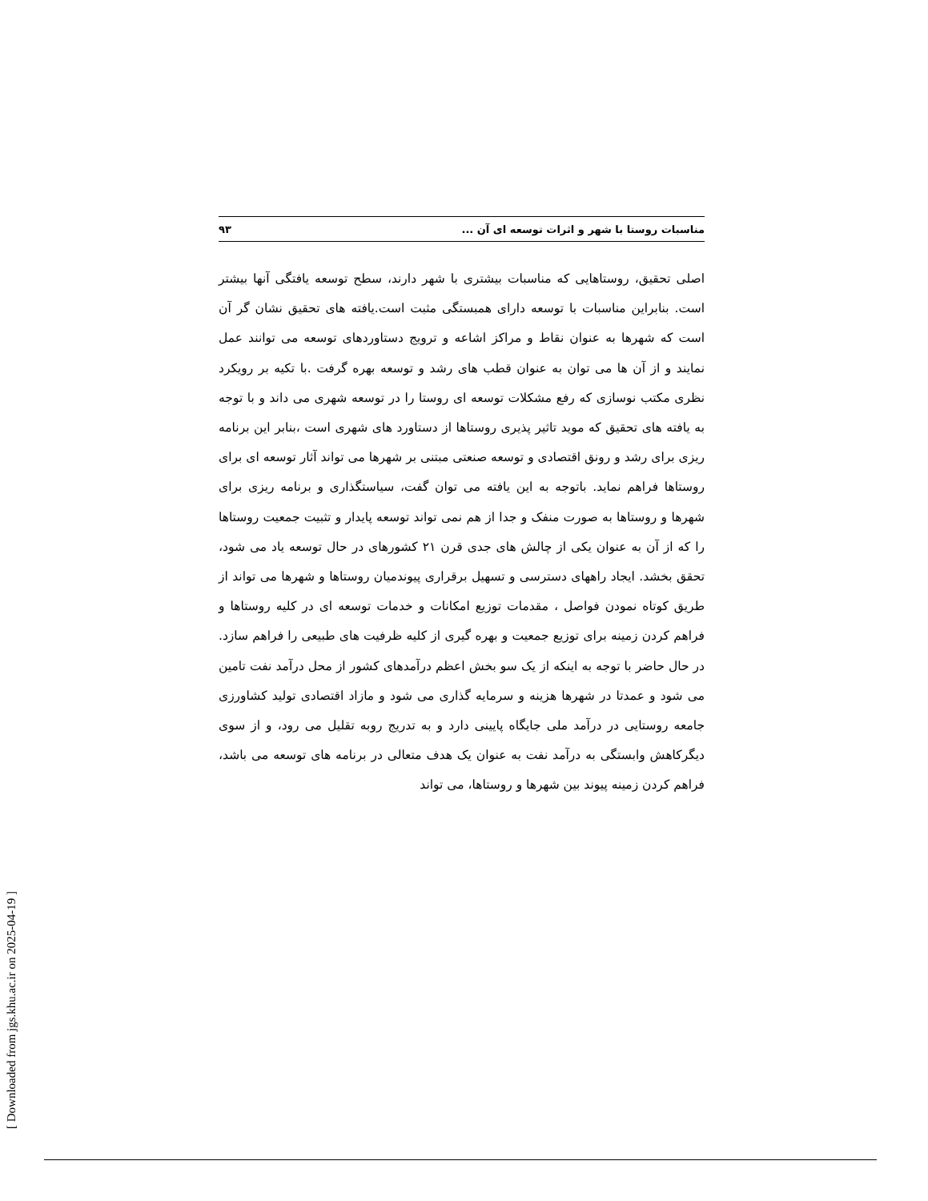مناسبات روستا با شهر و اثرات توسعه ای آن ... ۹۳
اصلی تحقیق، روستاهایی که مناسبات بیشتری با شهر دارند، سطح توسعه یافتگی آنها بیشتر است. بنابراین مناسبات با توسعه دارای همبستگی مثبت است.یافته های تحقیق نشان گر آن است که شهرها به عنوان نقاط و مراکز اشاعه و ترویج دستاوردهای توسعه می توانند عمل نمایند و از آن ها می توان به عنوان قطب های رشد و توسعه بهره گرفت .با تکیه بر رویکرد نظری مکتب نوسازی که رفع مشکلات توسعه ای روستا را در توسعه شهری می داند و با توجه به یافته های تحقیق که موید تاثیر پذیری روستاها از دستاورد های شهری است ،بنابر این برنامه ریزی برای رشد و رونق اقتصادی و توسعه صنعتی مبتنی بر شهرها می تواند آثار توسعه ای برای روستاها فراهم نماید. باتوجه به این یافته می توان گفت، سیاستگذاری و برنامه ریزی برای شهرها و روستاها به صورت منفک و جدا از هم نمی تواند توسعه پایدار و تثبیت جمعیت روستاها را که از آن به عنوان یکی از چالش های جدی قرن ۲۱ کشورهای در حال توسعه یاد می شود، تحقق بخشد. ایجاد راههای دسترسی و تسهیل برقراری پیوندمیان روستاها و شهرها می تواند از طریق کوتاه نمودن فواصل ، مقدمات توزیع امکانات و خدمات توسعه ای در کلیه روستاها و فراهم کردن زمینه برای توزیع جمعیت و بهره گیری از کلیه ظرفیت های طبیعی را فراهم سازد. در حال حاضر با توجه به اینکه از یک سو بخش اعظم درآمدهای کشور از محل درآمد نفت تامین می شود و عمدتا در شهرها هزینه و سرمایه گذاری می شود و مازاد اقتصادی تولید کشاورزی جامعه روستایی در درآمد ملی جایگاه پایینی دارد و به تدریج روبه تقلیل می رود، و از سوی دیگرکاهش وابستگی به درآمد نفت به عنوان یک هدف متعالی در برنامه های توسعه می باشد، فراهم کردن زمینه پیوند بین شهرها و روستاها، می تواند
[ Downloaded from jgs.khu.ac.ir on 2025-04-19 ]